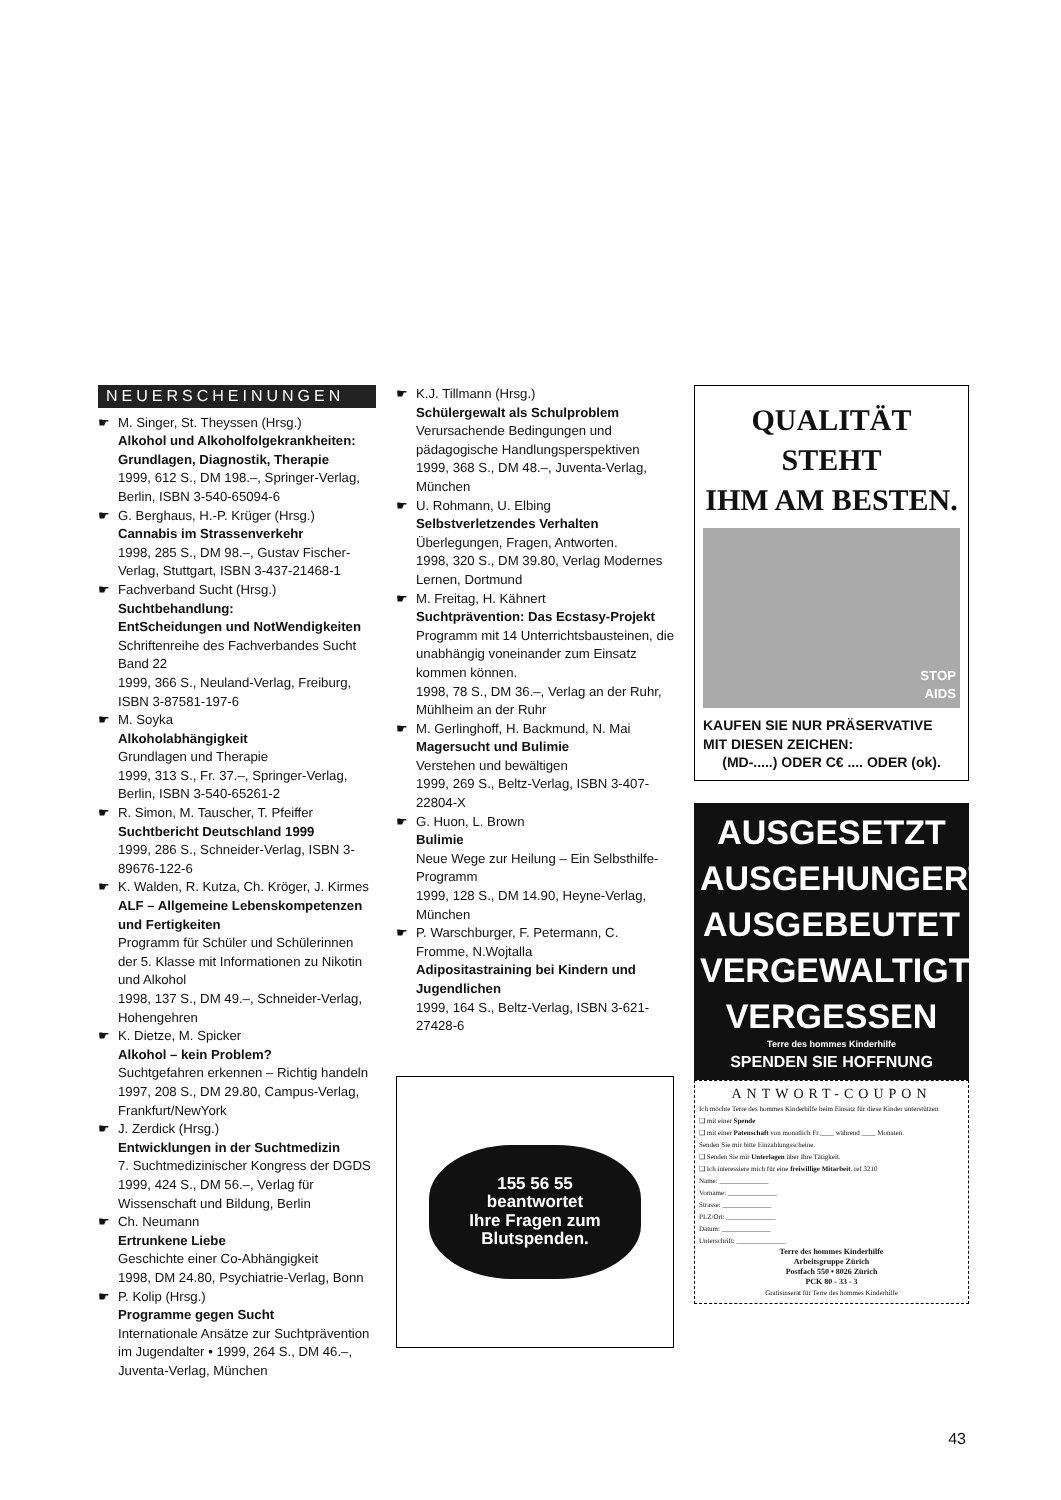NEUERSCHEINUNGEN
☛ M. Singer, St. Theyssen (Hrsg.)
Alkohol und Alkoholfolgekrankheiten: Grundlagen, Diagnostik, Therapie
1999, 612 S., DM 198.–, Springer-Verlag, Berlin, ISBN 3-540-65094-6
☛ G. Berghaus, H.-P. Krüger (Hrsg.)
Cannabis im Strassenverkehr
1998, 285 S., DM 98.–, Gustav Fischer-Verlag, Stuttgart, ISBN 3-437-21468-1
☛ Fachverband Sucht (Hrsg.)
Suchtbehandlung:
EntScheidungen und NotWendigkeiten
Schriftenreihe des Fachverbandes Sucht Band 22
1999, 366 S., Neuland-Verlag, Freiburg, ISBN 3-87581-197-6
☛ M. Soyka
Alkoholabhängigkeit
Grundlagen und Therapie
1999, 313 S., Fr. 37.–, Springer-Verlag, Berlin, ISBN 3-540-65261-2
☛ R. Simon, M. Tauscher, T. Pfeiffer
Suchtbericht Deutschland 1999
1999, 286 S., Schneider-Verlag, ISBN 3-89676-122-6
☛ K. Walden, R. Kutza, Ch. Kröger, J. Kirmes
ALF – Allgemeine Lebenskompetenzen und Fertigkeiten
Programm für Schüler und Schülerinnen der 5. Klasse mit Informationen zu Nikotin und Alkohol
1998, 137 S., DM 49.–, Schneider-Verlag, Hohengehren
☛ K. Dietze, M. Spicker
Alkohol – kein Problem?
Suchtgefahren erkennen – Richtig handeln
1997, 208 S., DM 29.80, Campus-Verlag, Frankfurt/NewYork
☛ J. Zerdick (Hrsg.)
Entwicklungen in der Suchtmedizin
7. Suchtmedizinischer Kongress der DGDS
1999, 424 S., DM 56.–, Verlag für Wissenschaft und Bildung, Berlin
☛ Ch. Neumann
Ertrunkene Liebe
Geschichte einer Co-Abhängigkeit
1998, DM 24.80, Psychiatrie-Verlag, Bonn
☛ P. Kolip (Hrsg.)
Programme gegen Sucht
Internationale Ansätze zur Suchtprävention im Jugendalter • 1999, 264 S., DM 46.–, Juventa-Verlag, München
☛ K.J. Tillmann (Hrsg.)
Schülergewalt als Schulproblem
Verursachende Bedingungen und pädagogische Handlungsperspektiven
1999, 368 S., DM 48.–, Juventa-Verlag, München
☛ U. Rohmann, U. Elbing
Selbstverletzendes Verhalten
Überlegungen, Fragen, Antworten.
1998, 320 S., DM 39.80, Verlag Modernes Lernen, Dortmund
☛ M. Freitag, H. Kähnert
Suchtprävention: Das Ecstasy-Projekt
Programm mit 14 Unterrichtsbausteinen, die unabhängig voneinander zum Einsatz kommen können.
1998, 78 S., DM 36.–, Verlag an der Ruhr, Mühlheim an der Ruhr
☛ M. Gerlinghoff, H. Backmund, N. Mai
Magersucht und Bulimie
Verstehen und bewältigen
1999, 269 S., Beltz-Verlag, ISBN 3-407-22804-X
☛ G. Huon, L. Brown
Bulimie
Neue Wege zur Heilung – Ein Selbsthilfe-Programm
1999, 128 S., DM 14.90, Heyne-Verlag, München
☛ P. Warschburger, F. Petermann, C. Fromme, N.Wojtalla
Adipositastraining bei Kindern und Jugendlichen
1999, 164 S., Beltz-Verlag, ISBN 3-621-27428-6
155 56 55
beantwortet
Ihre Fragen zum
Blutspenden.
QUALITÄT STEHT
IHM AM BESTEN.
STOP
AIDS
KAUFEN SIE NUR PRÄSERVATIVE
MIT DIESEN ZEICHEN:
(MD-.....) ODER C€ .... ODER (ok).
AUSGESETZT
AUSGEHUNGERT
AUSGEBEUTET
VERGEWALTIGT
VERGESSEN
Terre des hommes Kinderhilfe
SPENDEN SIE HOFFNUNG
ANTWORT-COUPON
Ich möchte Terre des hommes Kinderhilfe beim Einsatz für diese Kinder unterstützen
❑ mit einer Spende
❑ mit einer Patenschaft von monatlich Fr.____ während ____ Monaten.
Senden Sie mir bitte Einzahlungsscheine.
❑ Senden Sie mir Unterlagen über Ihre Tätigkeit.
❑ Ich interessiere mich für eine freiwillige Mitarbeit. ref 3210
Name: ______________
Vorname: ______________
Strasse: ______________
PLZ/Ort: ______________
Datum: ______________
Unterschrift: ______________
Terre des hommes Kinderhilfe
Arbeitsgruppe Zürich
Postfach 550 • 8026 Zürich
PCK 80 - 33 - 3
Gratisinserat für Terre des hommes Kinderhilfe
43